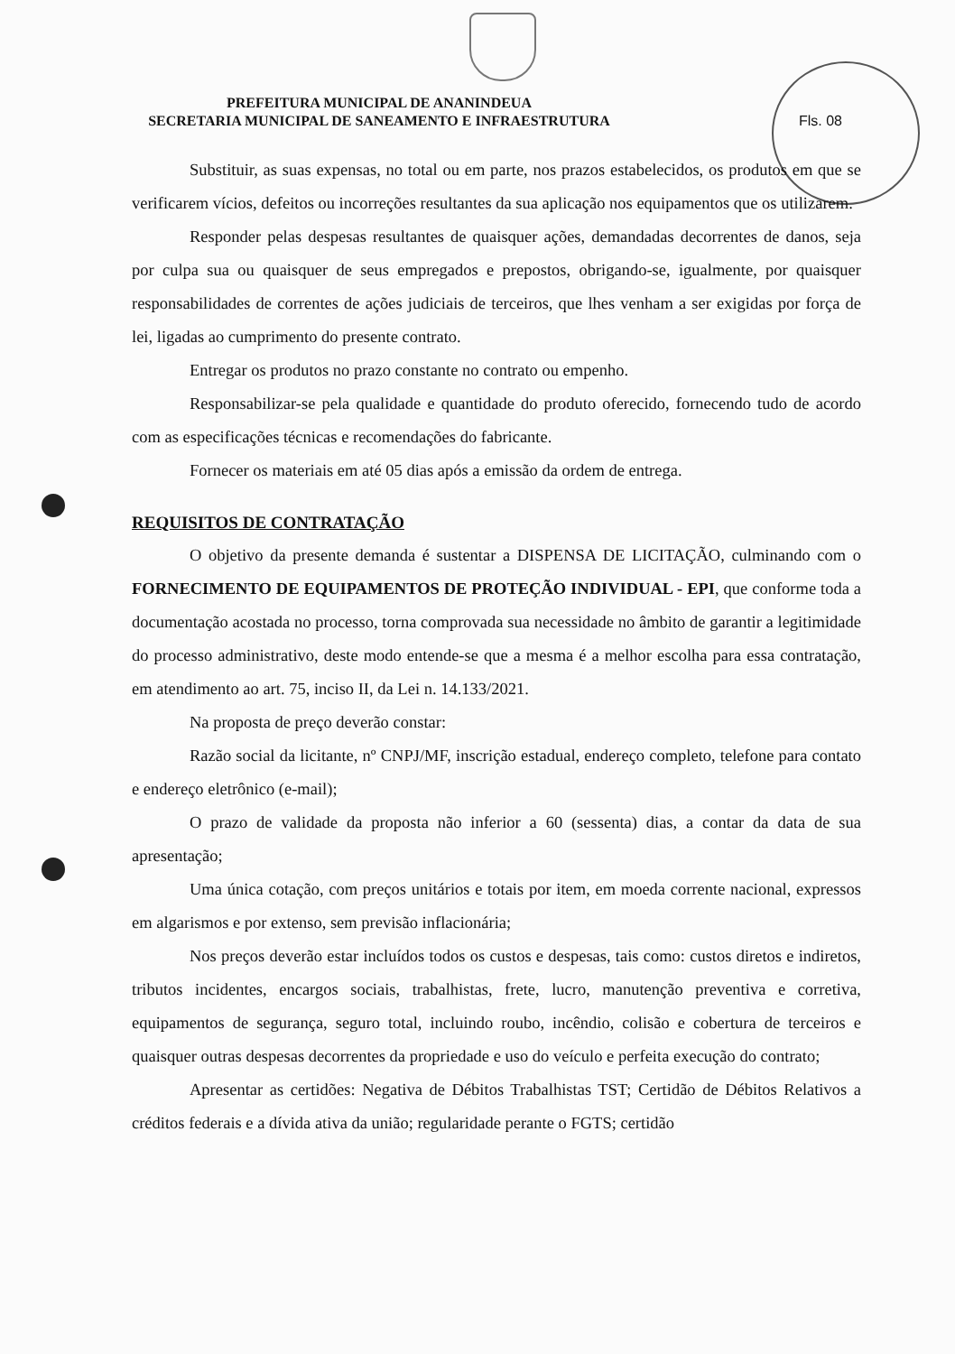Fls. 08
PREFEITURA MUNICIPAL DE ANANINDEUA
SECRETARIA MUNICIPAL DE SANEAMENTO E INFRAESTRUTURA
Substituir, as suas expensas, no total ou em parte, nos prazos estabelecidos, os produtos em que se verificarem vícios, defeitos ou incorreções resultantes da sua aplicação nos equipamentos que os utilizarem.
Responder pelas despesas resultantes de quaisquer ações, demandadas decorrentes de danos, seja por culpa sua ou quaisquer de seus empregados e prepostos, obrigando-se, igualmente, por quaisquer responsabilidades de correntes de ações judiciais de terceiros, que lhes venham a ser exigidas por força de lei, ligadas ao cumprimento do presente contrato.
Entregar os produtos no prazo constante no contrato ou empenho.
Responsabilizar-se pela qualidade e quantidade do produto oferecido, fornecendo tudo de acordo com as especificações técnicas e recomendações do fabricante.
Fornecer os materiais em até 05 dias após a emissão da ordem de entrega.
REQUISITOS DE CONTRATAÇÃO
O objetivo da presente demanda é sustentar a DISPENSA DE LICITAÇÃO, culminando com o FORNECIMENTO DE EQUIPAMENTOS DE PROTEÇÃO INDIVIDUAL - EPI, que conforme toda a documentação acostada no processo, torna comprovada sua necessidade no âmbito de garantir a legitimidade do processo administrativo, deste modo entende-se que a mesma é a melhor escolha para essa contratação, em atendimento ao art. 75, inciso II, da Lei n. 14.133/2021.
Na proposta de preço deverão constar:
Razão social da licitante, nº CNPJ/MF, inscrição estadual, endereço completo, telefone para contato e endereço eletrônico (e-mail);
O prazo de validade da proposta não inferior a 60 (sessenta) dias, a contar da data de sua apresentação;
Uma única cotação, com preços unitários e totais por item, em moeda corrente nacional, expressos em algarismos e por extenso, sem previsão inflacionária;
Nos preços deverão estar incluídos todos os custos e despesas, tais como: custos diretos e indiretos, tributos incidentes, encargos sociais, trabalhistas, frete, lucro, manutenção preventiva e corretiva, equipamentos de segurança, seguro total, incluindo roubo, incêndio, colisão e cobertura de terceiros e quaisquer outras despesas decorrentes da propriedade e uso do veículo e perfeita execução do contrato;
Apresentar as certidões: Negativa de Débitos Trabalhistas TST; Certidão de Débitos Relativos a créditos federais e a dívida ativa da união; regularidade perante o FGTS; certidão